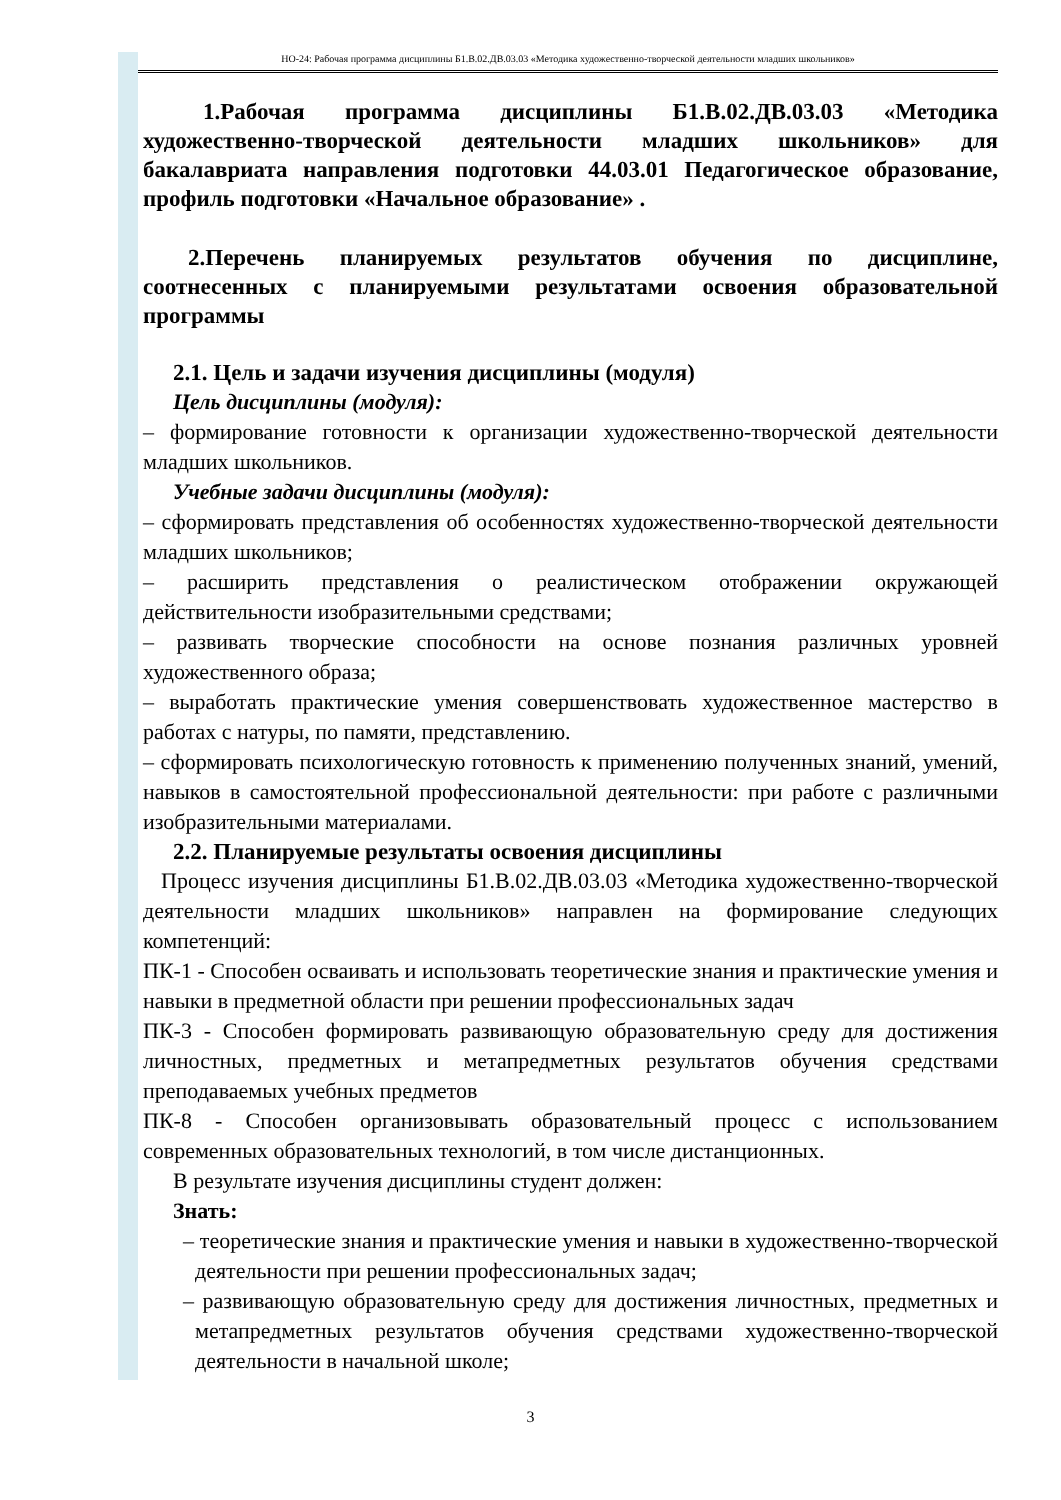НО-24: Рабочая программа дисциплины Б1.В.02.ДВ.03.03 «Методика художественно-творческой деятельности младших школьников»
1.Рабочая программа дисциплины Б1.В.02.ДВ.03.03 «Методика художественно-творческой деятельности младших школьников» для бакалавриата направления подготовки 44.03.01 Педагогическое образование, профиль подготовки «Начальное образование» .
2.Перечень планируемых результатов обучения по дисциплине, соотнесенных с планируемыми результатами освоения образовательной программы
2.1. Цель и задачи изучения дисциплины (модуля)
Цель дисциплины (модуля):
– формирование готовности к организации художественно-творческой деятельности младших школьников.
Учебные задачи дисциплины (модуля):
– сформировать представления об особенностях художественно-творческой деятельности младших школьников;
– расширить представления о реалистическом отображении окружающей действительности изобразительными средствами;
– развивать творческие способности на основе познания различных уровней художественного образа;
– выработать практические умения совершенствовать художественное мастерство в работах с натуры, по памяти, представлению.
– сформировать психологическую готовность к применению полученных знаний, умений, навыков в самостоятельной профессиональной деятельности: при работе с различными изобразительными материалами.
2.2. Планируемые результаты освоения дисциплины
Процесс изучения дисциплины Б1.В.02.ДВ.03.03 «Методика художественно-творческой деятельности младших школьников» направлен на формирование следующих компетенций:
ПК-1 - Способен осваивать и использовать теоретические знания и практические умения и навыки в предметной области при решении профессиональных задач
ПК-3 - Способен формировать развивающую образовательную среду для достижения личностных, предметных и метапредметных результатов обучения средствами преподаваемых учебных предметов
ПК-8 - Способен организовывать образовательный процесс с использованием современных образовательных технологий, в том числе дистанционных.
В результате изучения дисциплины студент должен:
Знать:
– теоретические знания и практические умения и навыки в художественно-творческой деятельности при решении профессиональных задач;
– развивающую образовательную среду для достижения личностных, предметных и метапредметных результатов обучения средствами художественно-творческой деятельности в начальной школе;
3